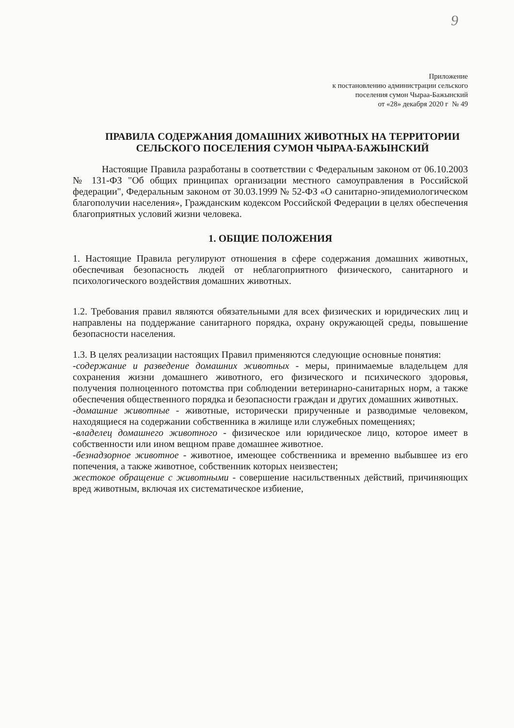9
Приложение
к постановлению администрации сельского
поселения сумон Чыраа-Бажынский
от «28» декабря 2020 г № 49
ПРАВИЛА СОДЕРЖАНИЯ ДОМАШНИХ ЖИВОТНЫХ НА ТЕРРИТОРИИ СЕЛЬСКОГО ПОСЕЛЕНИЯ СУМОН ЧЫРАА-БАЖЫНСКИЙ
Настоящие Правила разработаны в соответствии с Федеральным законом от 06.10.2003 № 131-ФЗ "Об общих принципах организации местного самоуправления в Российской федерации", Федеральным законом от 30.03.1999 № 52-ФЗ «О санитарно-эпидемиологическом благополучии населения», Гражданским кодексом Российской Федерации в целях обеспечения благоприятных условий жизни человека.
1. ОБЩИЕ ПОЛОЖЕНИЯ
1. Настоящие Правила регулируют отношения в сфере содержания домашних животных, обеспечивая безопасность людей от неблагоприятного физического, санитарного и психологического воздействия домашних животных.
1.2. Требования правил являются обязательными для всех физических и юридических лиц и направлены на поддержание санитарного порядка, охрану окружающей среды, повышение безопасности населения.
1.3. В целях реализации настоящих Правил применяются следующие основные понятия:
-содержание и разведение домашних животных - меры, принимаемые владельцем для сохранения жизни домашнего животного, его физического и психического здоровья, получения полноценного потомства при соблюдении ветеринарно-санитарных норм, а также обеспечения общественного порядка и безопасности граждан и других домашних животных.
-домашние животные - животные, исторически прирученные и разводимые человеком, находящиеся на содержании собственника в жилище или служебных помещениях;
-владелец домашнего животного - физическое или юридическое лицо, которое имеет в собственности или ином вещном праве домашнее животное.
-безнадзорное животное - животное, имеющее собственника и временно выбывшее из его попечения, а также животное, собственник которых неизвестен;
жестокое обращение с животными - совершение насильственных действий, причиняющих вред животным, включая их систематическое избиение,